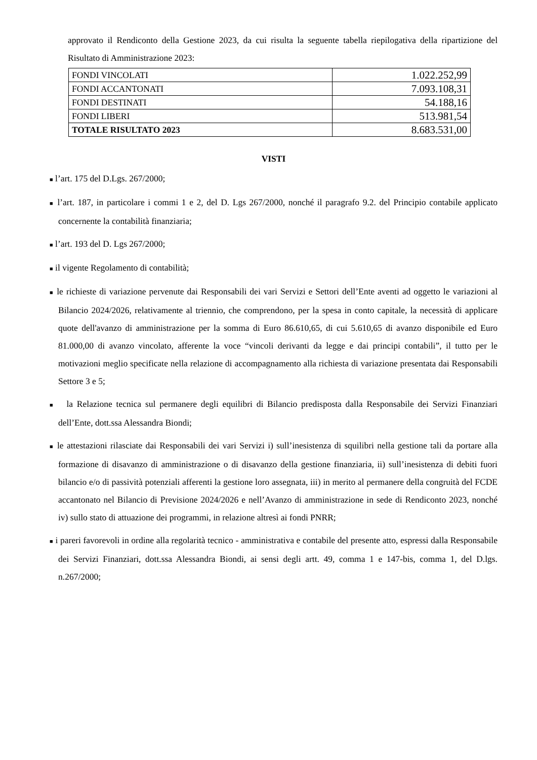approvato il Rendiconto della Gestione 2023, da cui risulta la seguente tabella riepilogativa della ripartizione del Risultato di Amministrazione 2023:
| FONDI VINCOLATI | 1.022.252,99 |
| FONDI ACCANTONATI | 7.093.108,31 |
| FONDI DESTINATI | 54.188,16 |
| FONDI LIBERI | 513.981,54 |
| TOTALE RISULTATO 2023 | 8.683.531,00 |
VISTI
■ l’art. 175 del D.Lgs. 267/2000;
■ l’art. 187, in particolare i commi 1 e 2, del D. Lgs 267/2000, nonché il paragrafo 9.2. del Principio contabile applicato concernente la contabilità finanziaria;
■ l’art. 193 del D. Lgs 267/2000;
■ il vigente Regolamento di contabilità;
■ le richieste di variazione pervenute dai Responsabili dei vari Servizi e Settori dell’Ente aventi ad oggetto le variazioni al Bilancio 2024/2026, relativamente al triennio, che comprendono, per la spesa in conto capitale, la necessità di applicare quote dell'avanzo di amministrazione per la somma di Euro 86.610,65, di cui 5.610,65 di avanzo disponibile ed Euro 81.000,00 di avanzo vincolato, afferente la voce “vincoli derivanti da legge e dai principi contabili”, il tutto per le motivazioni meglio specificate nella relazione di accompagnamento alla richiesta di variazione presentata dai Responsabili Settore 3 e 5;
■ la Relazione tecnica sul permanere degli equilibri di Bilancio predisposta dalla Responsabile dei Servizi Finanziari dell’Ente, dott.ssa Alessandra Biondi;
■ le attestazioni rilasciate dai Responsabili dei vari Servizi i) sull’inesistenza di squilibri nella gestione tali da portare alla formazione di disavanzo di amministrazione o di disavanzo della gestione finanziaria, ii) sull’inesistenza di debiti fuori bilancio e/o di passività potenziali afferenti la gestione loro assegnata, iii) in merito al permanere della congruità del FCDE accantonato nel Bilancio di Previsione 2024/2026 e nell’Avanzo di amministrazione in sede di Rendiconto 2023, nonché iv) sullo stato di attuazione dei programmi, in relazione altresì ai fondi PNRR;
■ i pareri favorevoli in ordine alla regolarità tecnico - amministrativa e contabile del presente atto, espressi dalla Responsabile dei Servizi Finanziari, dott.ssa Alessandra Biondi, ai sensi degli artt. 49, comma 1 e 147-bis, comma 1, del D.lgs. n.267/2000;